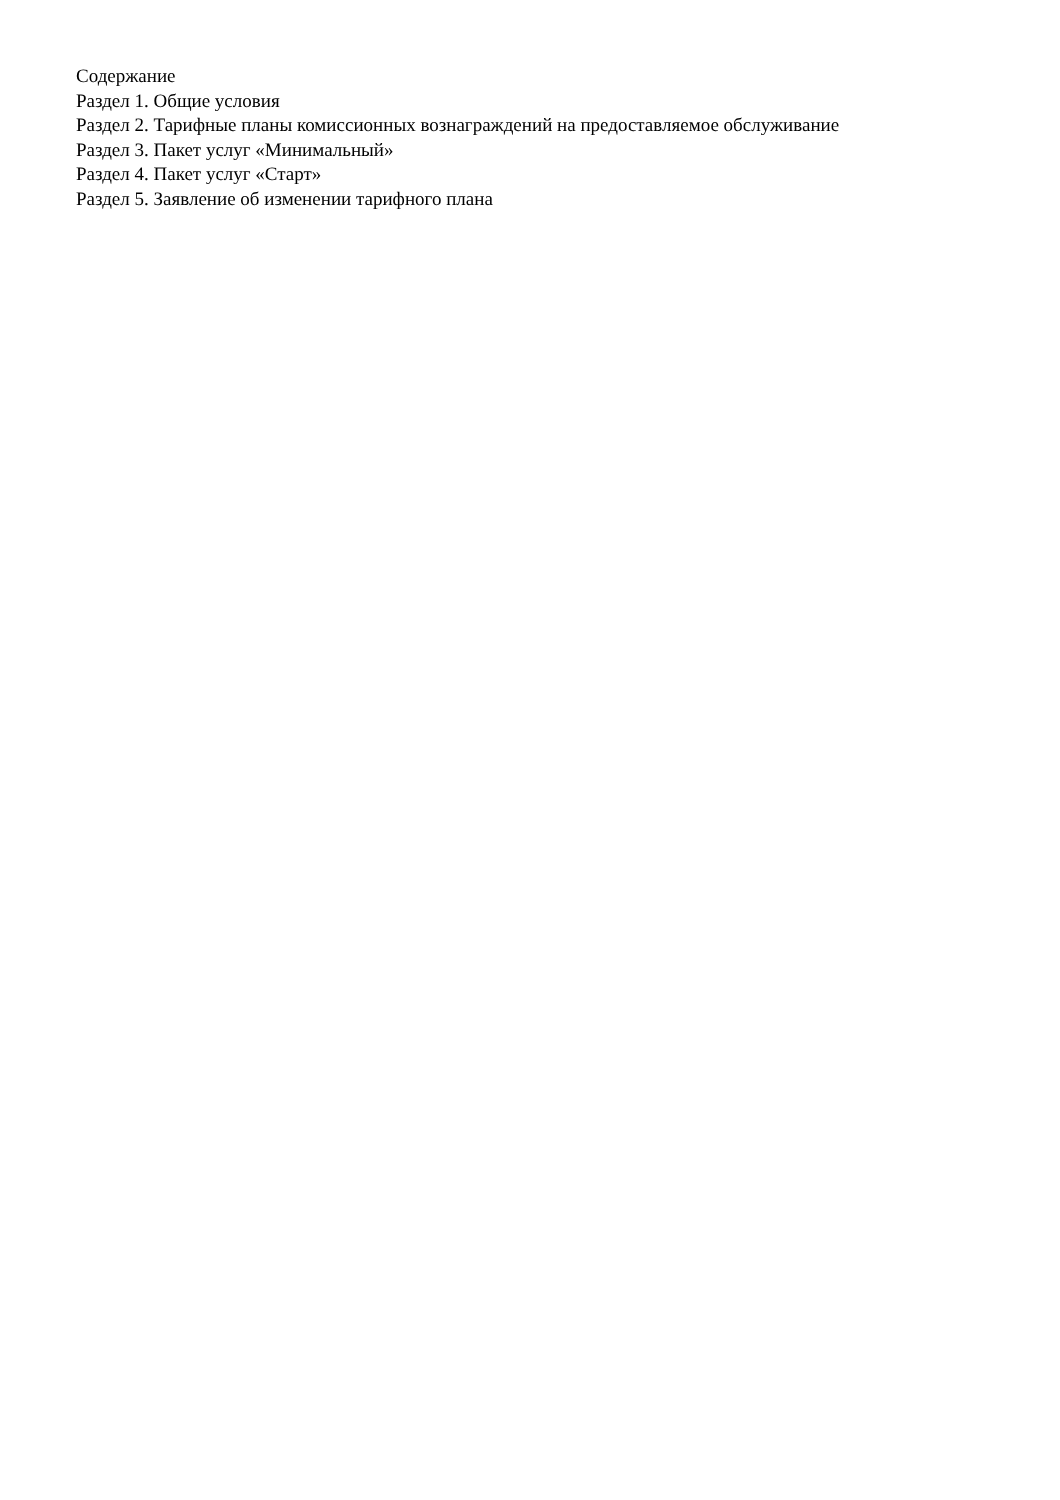Содержание
Раздел 1. Общие условия
Раздел 2. Тарифные планы комиссионных вознаграждений на предоставляемое обслуживание
Раздел 3. Пакет услуг «Минимальный»
Раздел 4. Пакет услуг «Старт»
Раздел 5. Заявление об изменении тарифного плана